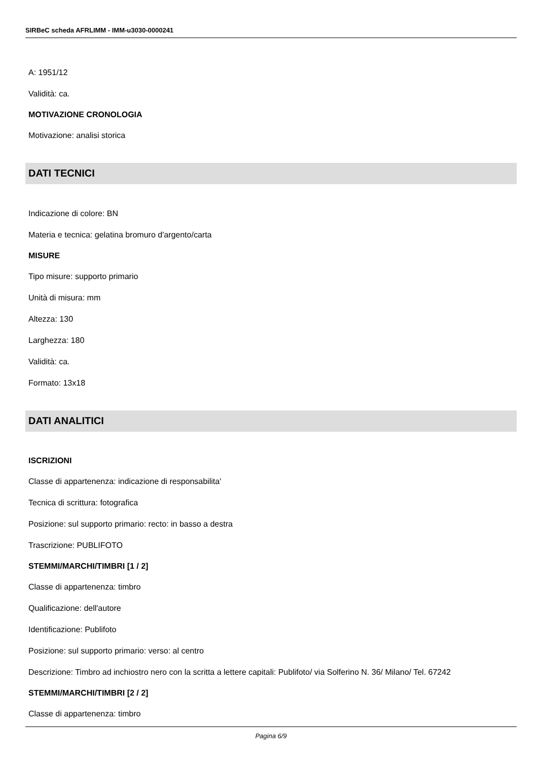SIRBeC scheda AFRLIMM - IMM-u3030-0000241
A: 1951/12
Validità: ca.
MOTIVAZIONE CRONOLOGIA
Motivazione: analisi storica
DATI TECNICI
Indicazione di colore: BN
Materia e tecnica: gelatina bromuro d'argento/carta
MISURE
Tipo misure: supporto primario
Unità di misura: mm
Altezza: 130
Larghezza: 180
Validità: ca.
Formato: 13x18
DATI ANALITICI
ISCRIZIONI
Classe di appartenenza: indicazione di responsabilita'
Tecnica di scrittura: fotografica
Posizione: sul supporto primario: recto: in basso a destra
Trascrizione: PUBLIFOTO
STEMMI/MARCHI/TIMBRI [1 / 2]
Classe di appartenenza: timbro
Qualificazione: dell'autore
Identificazione: Publifoto
Posizione: sul supporto primario: verso: al centro
Descrizione: Timbro ad inchiostro nero con la scritta a lettere capitali: Publifoto/ via Solferino N. 36/ Milano/ Tel. 67242
STEMMI/MARCHI/TIMBRI [2 / 2]
Classe di appartenenza: timbro
Pagina 6/9